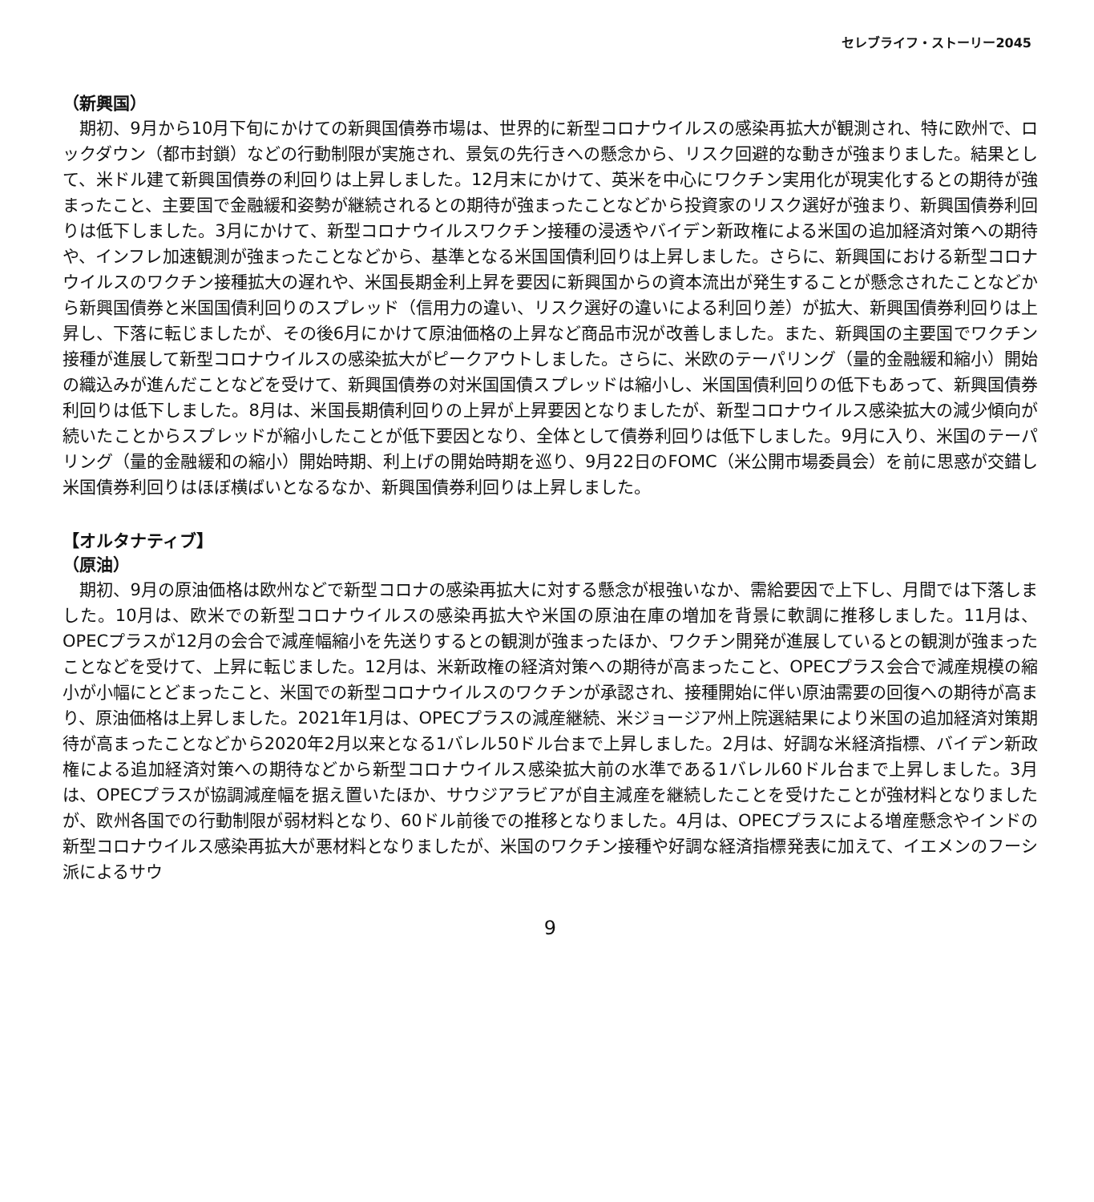セレブライフ・ストーリー2045
（新興国）
　期初、9月から10月下旬にかけての新興国債券市場は、世界的に新型コロナウイルスの感染再拡大が観測され、特に欧州で、ロックダウン（都市封鎖）などの行動制限が実施され、景気の先行きへの懸念から、リスク回避的な動きが強まりました。結果として、米ドル建て新興国債券の利回りは上昇しました。12月末にかけて、英米を中心にワクチン実用化が現実化するとの期待が強まったこと、主要国で金融緩和姿勢が継続されるとの期待が強まったことなどから投資家のリスク選好が強まり、新興国債券利回りは低下しました。3月にかけて、新型コロナウイルスワクチン接種の浸透やバイデン新政権による米国の追加経済対策への期待や、インフレ加速観測が強まったことなどから、基準となる米国国債利回りは上昇しました。さらに、新興国における新型コロナウイルスのワクチン接種拡大の遅れや、米国長期金利上昇を要因に新興国からの資本流出が発生することが懸念されたことなどから新興国債券と米国国債利回りのスプレッド（信用力の違い、リスク選好の違いによる利回り差）が拡大、新興国債券利回りは上昇し、下落に転じましたが、その後6月にかけて原油価格の上昇など商品市況が改善しました。また、新興国の主要国でワクチン接種が進展して新型コロナウイルスの感染拡大がピークアウトしました。さらに、米欧のテーパリング（量的金融緩和縮小）開始の織込みが進んだことなどを受けて、新興国債券の対米国国債スプレッドは縮小し、米国国債利回りの低下もあって、新興国債券利回りは低下しました。8月は、米国長期債利回りの上昇が上昇要因となりましたが、新型コロナウイルス感染拡大の減少傾向が続いたことからスプレッドが縮小したことが低下要因となり、全体として債券利回りは低下しました。9月に入り、米国のテーパリング（量的金融緩和の縮小）開始時期、利上げの開始時期を巡り、9月22日のFOMC（米公開市場委員会）を前に思惑が交錯し米国債券利回りはほぼ横ばいとなるなか、新興国債券利回りは上昇しました。
【オルタナティブ】
（原油）
　期初、9月の原油価格は欧州などで新型コロナの感染再拡大に対する懸念が根強いなか、需給要因で上下し、月間では下落しました。10月は、欧米での新型コロナウイルスの感染再拡大や米国の原油在庫の増加を背景に軟調に推移しました。11月は、OPECプラスが12月の会合で減産幅縮小を先送りするとの観測が強まったほか、ワクチン開発が進展しているとの観測が強まったことなどを受けて、上昇に転じました。12月は、米新政権の経済対策への期待が高まったこと、OPECプラス会合で減産規模の縮小が小幅にとどまったこと、米国での新型コロナウイルスのワクチンが承認され、接種開始に伴い原油需要の回復への期待が高まり、原油価格は上昇しました。2021年1月は、OPECプラスの減産継続、米ジョージア州上院選結果により米国の追加経済対策期待が高まったことなどから2020年2月以来となる1バレル50ドル台まで上昇しました。2月は、好調な米経済指標、バイデン新政権による追加経済対策への期待などから新型コロナウイルス感染拡大前の水準である1バレル60ドル台まで上昇しました。3月は、OPECプラスが協調減産幅を据え置いたほか、サウジアラビアが自主減産を継続したことを受けたことが強材料となりましたが、欧州各国での行動制限が弱材料となり、60ドル前後での推移となりました。4月は、OPECプラスによる増産懸念やインドの新型コロナウイルス感染再拡大が悪材料となりましたが、米国のワクチン接種や好調な経済指標発表に加えて、イエメンのフーシ派によるサウ
9